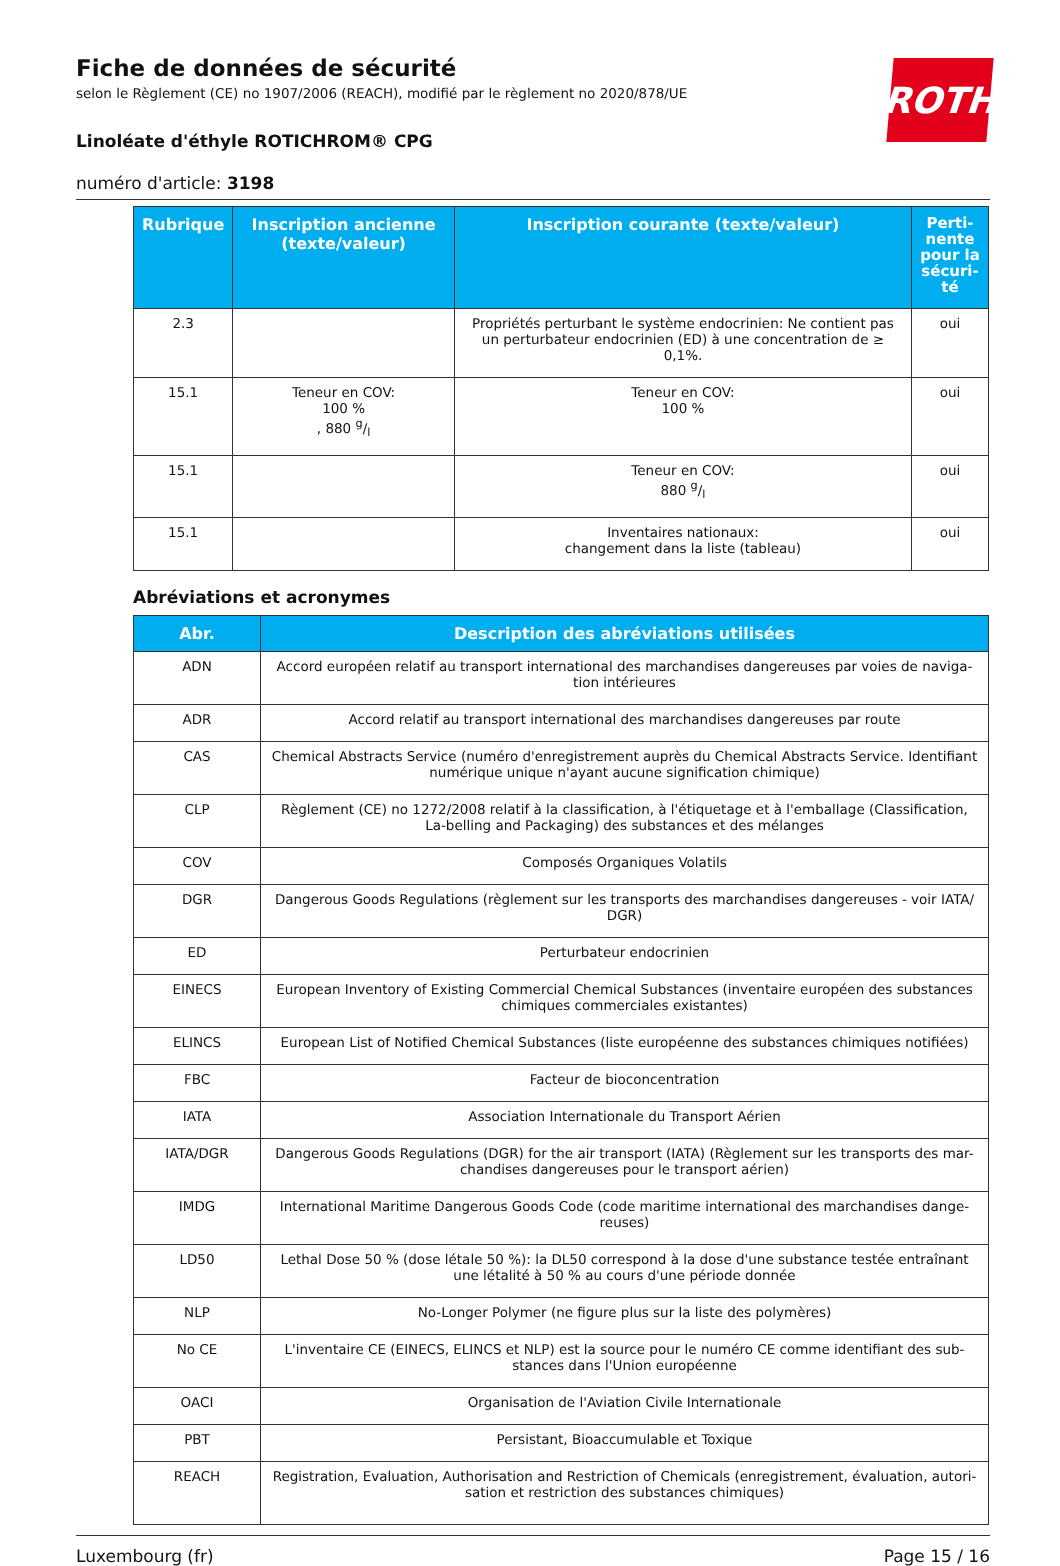ROTH
Fiche de données de sécurité
selon le Règlement (CE) no 1907/2006 (REACH), modifié par le règlement no 2020/878/UE
Linoléate d'éthyle ROTICHROM® CPG
numéro d'article: 3198
| Rubrique | Inscription ancienne (texte/valeur) | Inscription courante (texte/valeur) | Perti-nente pour la sécuri-té |
| --- | --- | --- | --- |
| 2.3 | | Propriétés perturbant le système endocrinien: Ne contient pas un perturbateur endocrinien (ED) à une concentration de ≥ 0,1%. | oui |
| 15.1 | Teneur en COV: 100 % , 880 g/l | Teneur en COV: 100 % | oui |
| 15.1 | | Teneur en COV: 880 g/l | oui |
| 15.1 | | Inventaires nationaux: changement dans la liste (tableau) | oui |
Abréviations et acronymes
| Abr. | Description des abréviations utilisées |
| --- | --- |
| ADN | Accord européen relatif au transport international des marchandises dangereuses par voies de naviga-tion intérieures |
| ADR | Accord relatif au transport international des marchandises dangereuses par route |
| CAS | Chemical Abstracts Service (numéro d'enregistrement auprès du Chemical Abstracts Service. Identifiant numérique unique n'ayant aucune signification chimique) |
| CLP | Règlement (CE) no 1272/2008 relatif à la classification, à l'étiquetage et à l'emballage (Classification, La-belling and Packaging) des substances et des mélanges |
| COV | Composés Organiques Volatils |
| DGR | Dangerous Goods Regulations (règlement sur les transports des marchandises dangereuses - voir IATA/ DGR) |
| ED | Perturbateur endocrinien |
| EINECS | European Inventory of Existing Commercial Chemical Substances (inventaire européen des substances chimiques commerciales existantes) |
| ELINCS | European List of Notified Chemical Substances (liste européenne des substances chimiques notifiées) |
| FBC | Facteur de bioconcentration |
| IATA | Association Internationale du Transport Aérien |
| IATA/DGR | Dangerous Goods Regulations (DGR) for the air transport (IATA) (Règlement sur les transports des mar-chandises dangereuses pour le transport aérien) |
| IMDG | International Maritime Dangerous Goods Code (code maritime international des marchandises dange-reuses) |
| LD50 | Lethal Dose 50 % (dose létale 50 %): la DL50 correspond à la dose d'une substance testée entraînant une létalité à 50 % au cours d'une période donnée |
| NLP | No-Longer Polymer (ne figure plus sur la liste des polymères) |
| No CE | L'inventaire CE (EINECS, ELINCS et NLP) est la source pour le numéro CE comme identifiant des sub-stances dans l'Union européenne |
| OACI | Organisation de l'Aviation Civile Internationale |
| PBT | Persistant, Bioaccumulable et Toxique |
| REACH | Registration, Evaluation, Authorisation and Restriction of Chemicals (enregistrement, évaluation, autori-sation et restriction des substances chimiques) |
Luxembourg (fr) Page 15 / 16